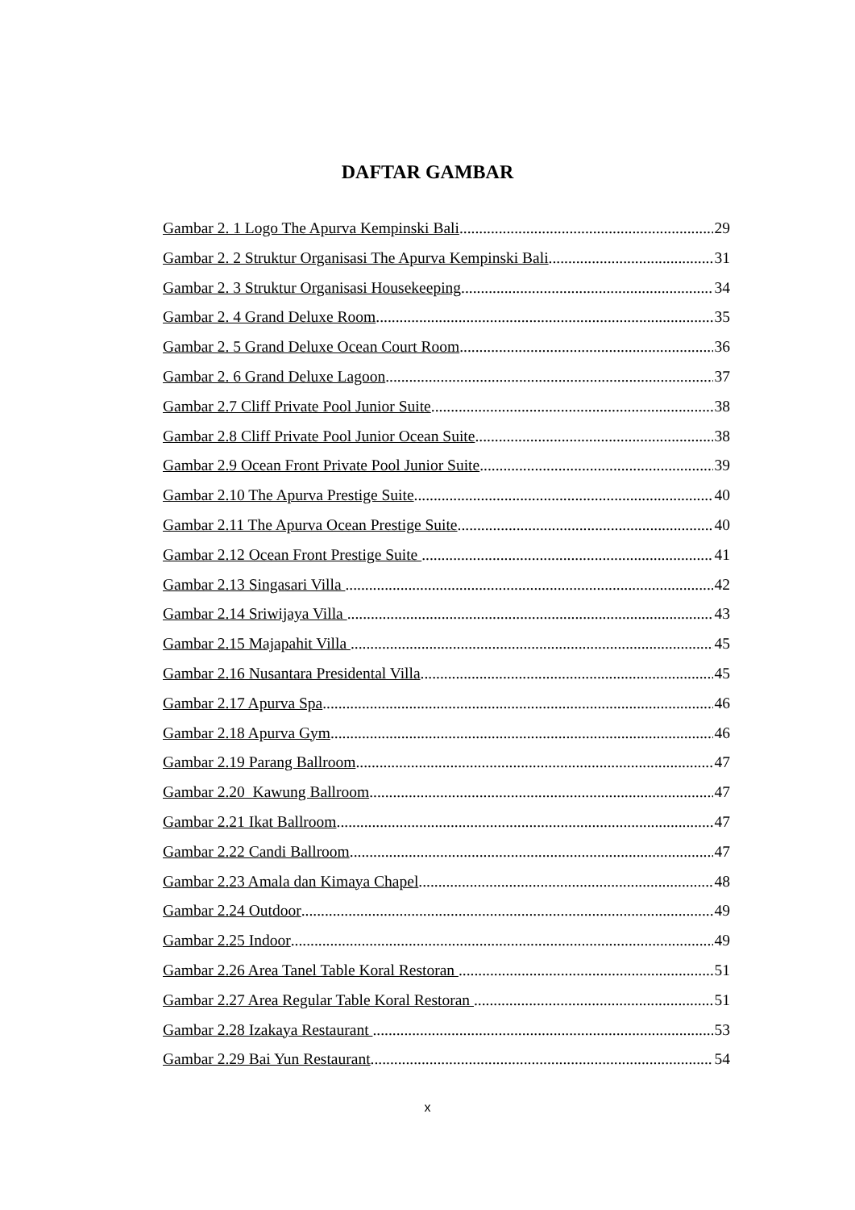DAFTAR GAMBAR
Gambar 2. 1 Logo The Apurva Kempinski Bali 29
Gambar 2. 2 Struktur Organisasi The Apurva Kempinski Bali 31
Gambar 2. 3 Struktur Organisasi Housekeeping 34
Gambar 2. 4 Grand Deluxe Room 35
Gambar 2. 5 Grand Deluxe Ocean Court Room 36
Gambar 2. 6 Grand Deluxe Lagoon 37
Gambar 2.7 Cliff Private Pool Junior Suite 38
Gambar 2.8 Cliff Private Pool Junior Ocean Suite 38
Gambar 2.9 Ocean Front Private Pool Junior Suite 39
Gambar 2.10 The Apurva Prestige Suite 40
Gambar 2.11 The Apurva Ocean Prestige Suite 40
Gambar 2.12 Ocean Front Prestige Suite 41
Gambar 2.13 Singasari Villa 42
Gambar 2.14 Sriwijaya Villa 43
Gambar 2.15 Majapahit Villa 45
Gambar 2.16 Nusantara Presidental Villa 45
Gambar 2.17 Apurva Spa 46
Gambar 2.18 Apurva Gym 46
Gambar 2.19 Parang Ballroom 47
Gambar 2.20 Kawung Ballroom 47
Gambar 2.21 Ikat Ballroom 47
Gambar 2.22 Candi Ballroom 47
Gambar 2.23 Amala dan Kimaya Chapel 48
Gambar 2.24 Outdoor 49
Gambar 2.25 Indoor 49
Gambar 2.26 Area Tanel Table Koral Restoran 51
Gambar 2.27 Area Regular Table Koral Restoran 51
Gambar 2.28 Izakaya Restaurant 53
Gambar 2.29 Bai Yun Restaurant 54
x